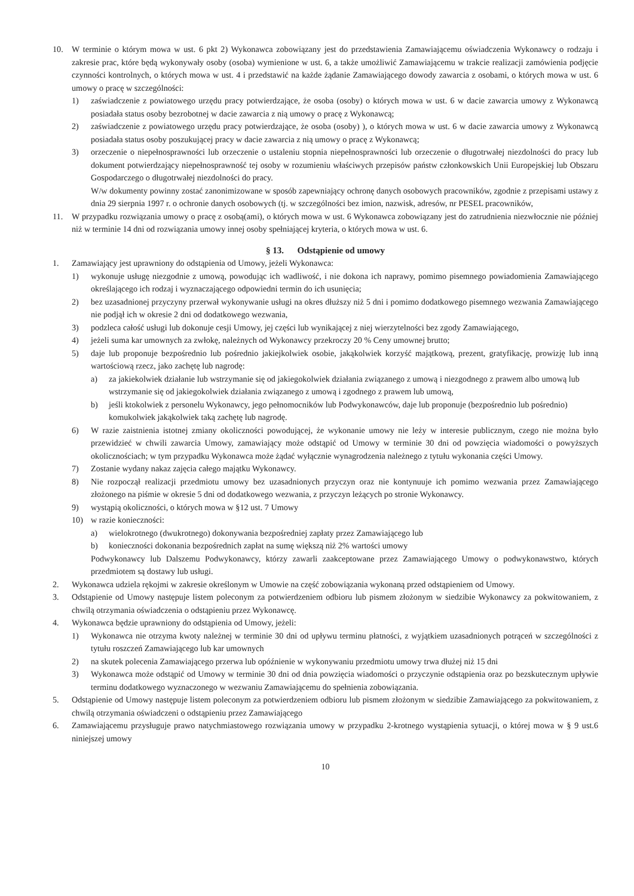10. W terminie o którym mowa w ust. 6 pkt 2) Wykonawca zobowiązany jest do przedstawienia Zamawiającemu oświadczenia Wykonawcy o rodzaju i zakresie prac, które będą wykonywały osoby (osoba) wymienione w ust. 6, a także umożliwić Zamawiającemu w trakcie realizacji zamówienia podjęcie czynności kontrolnych, o których mowa w ust. 4 i przedstawić na każde żądanie Zamawiającego dowody zawarcia z osobami, o których mowa w ust. 6 umowy o pracę w szczególności:
1) zaświadczenie z powiatowego urzędu pracy potwierdzające, że osoba (osoby) o których mowa w ust. 6 w dacie zawarcia umowy z Wykonawcą posiadała status osoby bezrobotnej w dacie zawarcia z nią umowy o pracę z Wykonawcą;
2) zaświadczenie z powiatowego urzędu pracy potwierdzające, że osoba (osoby) ), o których mowa w ust. 6 w dacie zawarcia umowy z Wykonawcą posiadała status osoby poszukującej pracy w dacie zawarcia z nią umowy o pracę z Wykonawcą;
3) orzeczenie o niepełnosprawności lub orzeczenie o ustaleniu stopnia niepełnosprawności lub orzeczenie o długotrwałej niezdolności do pracy lub dokument potwierdzający niepełnosprawność tej osoby w rozumieniu właściwych przepisów państw członkowskich Unii Europejskiej lub Obszaru Gospodarczego o długotrwałej niezdolności do pracy.
W/w dokumenty powinny zostać zanonimizowane w sposób zapewniający ochronę danych osobowych pracowników, zgodnie z przepisami ustawy z dnia 29 sierpnia 1997 r. o ochronie danych osobowych (tj. w szczególności bez imion, nazwisk, adresów, nr PESEL pracowników,
11. W przypadku rozwiązania umowy o pracę z osobą(ami), o których mowa w ust. 6 Wykonawca zobowiązany jest do zatrudnienia niezwłocznie nie później niż w terminie 14 dni od rozwiązania umowy innej osoby spełniającej kryteria, o których mowa w ust. 6.
§ 13. Odstąpienie od umowy
1. Zamawiający jest uprawniony do odstąpienia od Umowy, jeżeli Wykonawca:
1) wykonuje usługę niezgodnie z umową, powodując ich wadliwość, i nie dokona ich naprawy, pomimo pisemnego powiadomienia Zamawiającego określającego ich rodzaj i wyznaczającego odpowiedni termin do ich usunięcia;
2) bez uzasadnionej przyczyny przerwał wykonywanie usługi na okres dłuższy niż 5 dni i pomimo dodatkowego pisemnego wezwania Zamawiającego nie podjął ich w okresie 2 dni od dodatkowego wezwania,
3) podzleca całość usługi lub dokonuje cesji Umowy, jej części lub wynikającej z niej wierzytelności bez zgody Zamawiającego,
4) jeżeli suma kar umownych za zwłokę, należnych od Wykonawcy przekroczy 20 % Ceny umownej brutto;
5) daje lub proponuje bezpośrednio lub pośrednio jakiejkolwiek osobie, jakąkolwiek korzyść majątkową, prezent, gratyfikację, prowizję lub inną wartościową rzecz, jako zachętę lub nagrodę:
a) za jakiekolwiek działanie lub wstrzymanie się od jakiegokolwiek działania związanego z umową i niezgodnego z prawem albo umową lub wstrzymanie się od jakiegokolwiek działania związanego z umową i zgodnego z prawem lub umową,
b) jeśli ktokolwiek z personelu Wykonawcy, jego pełnomocników lub Podwykonawców, daje lub proponuje (bezpośrednio lub pośrednio) komukolwiek jakąkolwiek taką zachętę lub nagrodę.
6) W razie zaistnienia istotnej zmiany okoliczności powodującej, że wykonanie umowy nie leży w interesie publicznym, czego nie można było przewidzieć w chwili zawarcia Umowy, zamawiający może odstąpić od Umowy w terminie 30 dni od powzięcia wiadomości o powyższych okolicznościach; w tym przypadku Wykonawca może żądać wyłącznie wynagrodzenia należnego z tytułu wykonania części Umowy.
7) Zostanie wydany nakaz zajęcia całego majątku Wykonawcy.
8) Nie rozpoczął realizacji przedmiotu umowy bez uzasadnionych przyczyn oraz nie kontynuuje ich pomimo wezwania przez Zamawiającego złożonego na piśmie w okresie 5 dni od dodatkowego wezwania, z przyczyn leżących po stronie Wykonawcy.
9) wystąpią okoliczności, o których mowa w §12 ust. 7 Umowy
10) w razie konieczności:
a) wielokrotnego (dwukrotnego) dokonywania bezpośredniej zapłaty przez Zamawiającego lub
b) konieczności dokonania bezpośrednich zapłat na sumę większą niż 2% wartości umowy
Podwykonawcy lub Dalszemu Podwykonawcy, którzy zawarli zaakceptowane przez Zamawiającego Umowy o podwykonawstwo, których przedmiotem są dostawy lub usługi.
2. Wykonawca udziela rękojmi w zakresie określonym w Umowie na część zobowiązania wykonaną przed odstąpieniem od Umowy.
3. Odstąpienie od Umowy następuje listem poleconym za potwierdzeniem odbioru lub pismem złożonym w siedzibie Wykonawcy za pokwitowaniem, z chwilą otrzymania oświadczenia o odstąpieniu przez Wykonawcę.
4. Wykonawca będzie uprawniony do odstąpienia od Umowy, jeżeli:
1) Wykonawca nie otrzyma kwoty należnej w terminie 30 dni od upływu terminu płatności, z wyjątkiem uzasadnionych potrąceń w szczególności z tytułu roszczeń Zamawiającego lub kar umownych
2) na skutek polecenia Zamawiającego przerwa lub opóźnienie w wykonywaniu przedmiotu umowy trwa dłużej niż 15 dni
3) Wykonawca może odstąpić od Umowy w terminie 30 dni od dnia powzięcia wiadomości o przyczynie odstąpienia oraz po bezskutecznym upływie terminu dodatkowego wyznaczonego w wezwaniu Zamawiającemu do spełnienia zobowiązania.
5. Odstąpienie od Umowy następuje listem poleconym za potwierdzeniem odbioru lub pismem złożonym w siedzibie Zamawiającego za pokwitowaniem, z chwilą otrzymania oświadczeni o odstąpieniu przez Zamawiającego
6. Zamawiającemu przysługuje prawo natychmiastowego rozwiązania umowy w przypadku 2-krotnego wystąpienia sytuacji, o której mowa w § 9 ust.6 niniejszej umowy
10